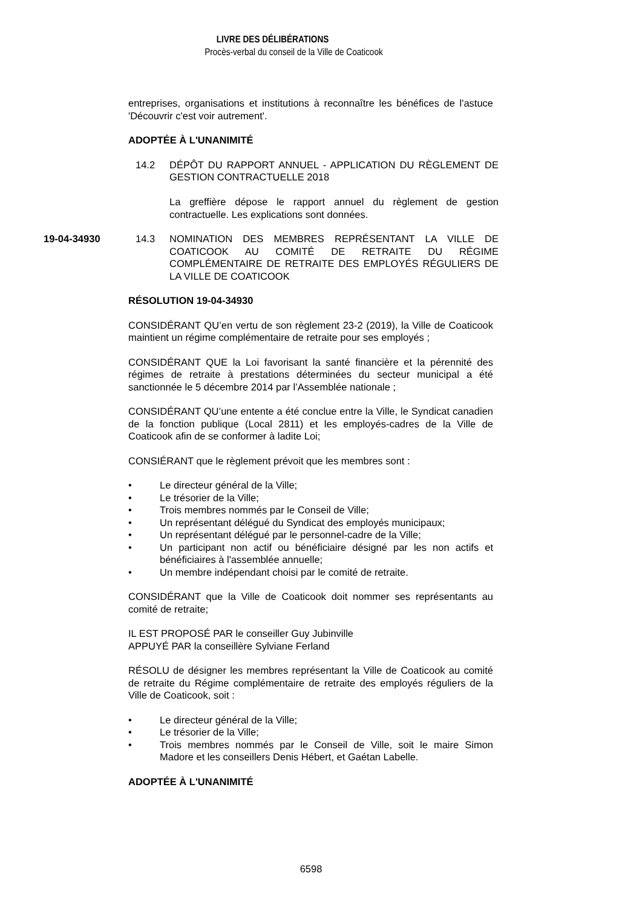LIVRE DES DÉLIBÉRATIONS
Procès-verbal du conseil de la Ville de Coaticook
entreprises, organisations et institutions à reconnaître les bénéfices de l'astuce 'Découvrir c'est voir autrement'.
ADOPTÉE À L'UNANIMITÉ
14.2 DÉPÔT DU RAPPORT ANNUEL - APPLICATION DU RÈGLEMENT DE GESTION CONTRACTUELLE 2018
La greffière dépose le rapport annuel du règlement de gestion contractuelle. Les explications sont données.
19-04-34930
14.3 NOMINATION DES MEMBRES REPRÉSENTANT LA VILLE DE COATICOOK AU COMITÉ DE RETRAITE DU RÉGIME COMPLÉMENTAIRE DE RETRAITE DES EMPLOYÉS RÉGULIERS DE LA VILLE DE COATICOOK
RÉSOLUTION 19-04-34930
CONSIDÉRANT QU’en vertu de son règlement 23-2 (2019), la Ville de Coaticook maintient un régime complémentaire de retraite pour ses employés ;
CONSIDÉRANT QUE la Loi favorisant la santé financière et la pérennité des régimes de retraite à prestations déterminées du secteur municipal a été sanctionnée le 5 décembre 2014 par l’Assemblée nationale ;
CONSIDÉRANT QU’une entente a été conclue entre la Ville, le Syndicat canadien de la fonction publique (Local 2811) et les employés-cadres de la Ville de Coaticook afin de se conformer à ladite Loi;
CONSIÉRANT que le règlement prévoit que les membres sont :
• Le directeur général de la Ville;
• Le trésorier de la Ville;
• Trois membres nommés par le Conseil de Ville;
• Un représentant délégué du Syndicat des employés municipaux;
• Un représentant délégué par le personnel-cadre de la Ville;
• Un participant non actif ou bénéficiaire désigné par les non actifs et bénéficiaires à l'assemblée annuelle;
• Un membre indépendant choisi par le comité de retraite.
CONSIDÉRANT que la Ville de Coaticook doit nommer ses représentants au comité de retraite;
IL EST PROPOSÉ PAR le conseiller Guy Jubinville
APPUYÉ PAR la conseillère Sylviane Ferland
RÉSOLU de désigner les membres représentant la Ville de Coaticook au comité de retraite du Régime complémentaire de retraite des employés réguliers de la Ville de Coaticook, soit :
• Le directeur général de la Ville;
• Le trésorier de la Ville;
• Trois membres nommés par le Conseil de Ville, soit le maire Simon Madore et les conseillers Denis Hébert, et Gaétan Labelle.
ADOPTÉE À L'UNANIMITÉ
6598